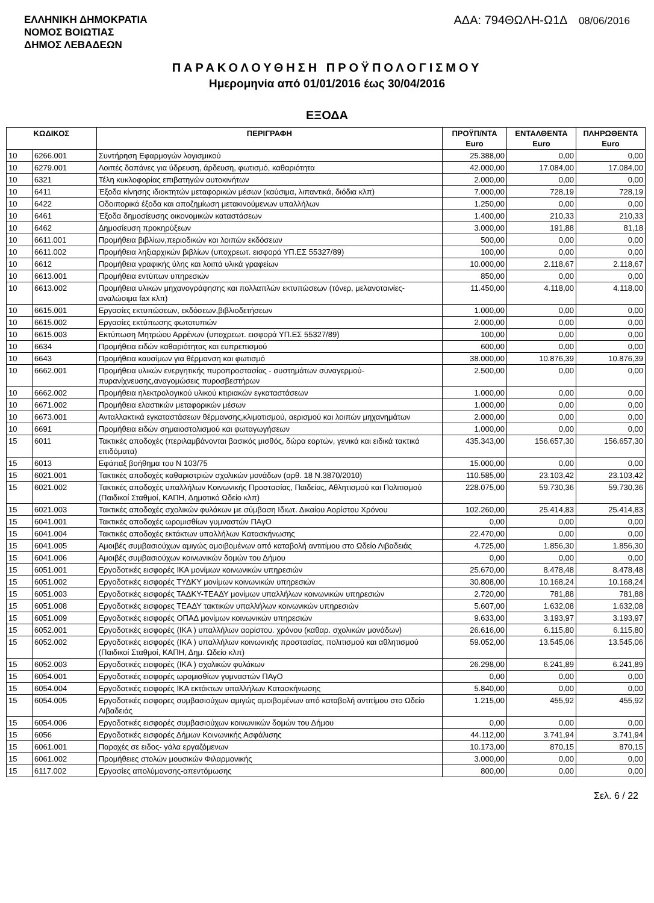ΕΛΛΗΝΙΚΗ ΔΗΜΟΚΡΑΤΙΑ
ΝΟΜΟΣ ΒΟΙΩΤΙΑΣ
ΔΗΜΟΣ ΛΕΒΑΔΕΩΝ
ΑΔΑ: 794ΘΩΛΗ-Ω1Δ 08/06/2016
ΠΑΡΑΚΟΛΟΥΘΗΣΗ ΠΡΟΫΠΟΛΟΓΙΣΜΟΥ
Ημερομηνία από 01/01/2016 έως 30/04/2016
ΕΞΟΔΑ
| ΚΩΔΙΚΟΣ | | ΠΕΡΙΓΡΑΦΗ | ΠΡΟΫΠ/ΝΤΑ Euro | ΕΝΤΑΛΘΕΝΤΑ Euro | ΠΛΗΡΩΘΕΝΤΑ Euro |
| --- | --- | --- | --- | --- | --- |
| 10 | 6266.001 | Συντήρηση Εφαρμογών λογισμικού | 25.388,00 | 0,00 | 0,00 |
| 10 | 6279.001 | Λοιπές δαπάνες για ύδρευση, άρδευση, φωτισμό, καθαριότητα | 42.000,00 | 17.084,00 | 17.084,00 |
| 10 | 6321 | Τέλη κυκλοφορίας επιβατηγών αυτοκινήτων | 2.000,00 | 0,00 | 0,00 |
| 10 | 6411 | Έξοδα κίνησης ιδιοκτητών μεταφορικών μέσων (καύσιμα, λιπαντικά, διόδια κλπ) | 7.000,00 | 728,19 | 728,19 |
| 10 | 6422 | Οδοιπορικά έξοδα και αποζημίωση μετακινούμενων υπαλλήλων | 1.250,00 | 0,00 | 0,00 |
| 10 | 6461 | Έξοδα δημοσίευσης οικονομικών καταστάσεων | 1.400,00 | 210,33 | 210,33 |
| 10 | 6462 | Δημοσίευση προκηρύξεων | 3.000,00 | 191,88 | 81,18 |
| 10 | 6611.001 | Προμήθεια βιβλίων,περιοδικών και λοιπών εκδόσεων | 500,00 | 0,00 | 0,00 |
| 10 | 6611.002 | Προμήθεια ληξιαρχικών βιβλίων (υποχρεωτ. εισφορά ΥΠ.ΕΣ 55327/89) | 100,00 | 0,00 | 0,00 |
| 10 | 6612 | Προμήθεια γραφικής ύλης και λοιπά υλικά γραφείων | 10.000,00 | 2.118,67 | 2.118,67 |
| 10 | 6613.001 | Προμήθεια εντύπων υπηρεσιών | 850,00 | 0,00 | 0,00 |
| 10 | 6613.002 | Προμήθεια υλικών μηχανογράφησης και πολλαπλών εκτυπώσεων (τόνερ, μελανοταινίες-αναλώσιμα fax κλπ) | 11.450,00 | 4.118,00 | 4.118,00 |
| 10 | 6615.001 | Εργασίες εκτυπώσεων, εκδόσεων,βιβλιοδετήσεων | 1.000,00 | 0,00 | 0,00 |
| 10 | 6615.002 | Εργασίες εκτύπωσης φωτοτυπιών | 2.000,00 | 0,00 | 0,00 |
| 10 | 6615.003 | Εκτύπωση Μητρώου Αρρένων (υποχρεωτ. εισφορά ΥΠ.ΕΣ 55327/89) | 100,00 | 0,00 | 0,00 |
| 10 | 6634 | Προμήθεια ειδών καθαριότητας και ευπρεπισμού | 600,00 | 0,00 | 0,00 |
| 10 | 6643 | Προμήθεια καυσίμων για θέρμανση και φωτισμό | 38.000,00 | 10.876,39 | 10.876,39 |
| 10 | 6662.001 | Προμήθεια υλικών ενεργητικής πυροπροστασίας - συστημάτων συναγερμού-πυρανίχνευσης,αναγομώσεις πυροσβεστήρων | 2.500,00 | 0,00 | 0,00 |
| 10 | 6662.002 | Προμήθεια ηλεκτρολογικού υλικού κτιριακών εγκαταστάσεων | 1.000,00 | 0,00 | 0,00 |
| 10 | 6671.002 | Προμήθεια ελαστικών μεταφορικών μέσων | 1.000,00 | 0,00 | 0,00 |
| 10 | 6673.001 | Ανταλλακτικά εγκαταστάσεων θέρμανσης,κλιματισμού, αερισμού και λοιπών μηχανημάτων | 2.000,00 | 0,00 | 0,00 |
| 10 | 6691 | Προμήθεια ειδών σημαιοστολισμού και φωταγωγήσεων | 1.000,00 | 0,00 | 0,00 |
| 15 | 6011 | Τακτικές αποδοχές (περιλαμβάνονται βασικός μισθός, δώρα εορτών, γενικά και ειδικά τακτικά επιδόματα) | 435.343,00 | 156.657,30 | 156.657,30 |
| 15 | 6013 | Εφάπαξ βοήθημα του Ν 103/75 | 15.000,00 | 0,00 | 0,00 |
| 15 | 6021.001 | Τακτικές αποδοχές καθαριστριών σχολικών μονάδων (αρθ. 18 Ν.3870/2010) | 110.585,00 | 23.103,42 | 23.103,42 |
| 15 | 6021.002 | Τακτικές αποδοχές υπαλλήλων Κοινωνικής Προστασίας, Παιδείας, Αθλητισμού και Πολιτισμού (Παιδικοί Σταθμοί, ΚΑΠΗ, Δημοτικό Ωδείο κλπ) | 228.075,00 | 59.730,36 | 59.730,36 |
| 15 | 6021.003 | Τακτικές αποδοχές σχολικών φυλάκων με σύμβαση Ιδιωτ. Δικαίου Αορίστου Χρόνου | 102.260,00 | 25.414,83 | 25.414,83 |
| 15 | 6041.001 | Τακτικές αποδοχές ωρομισθίων γυμναστών ΠΑγΟ | 0,00 | 0,00 | 0,00 |
| 15 | 6041.004 | Τακτικές αποδοχές εκτάκτων υπαλλήλων Κατασκήνωσης | 22.470,00 | 0,00 | 0,00 |
| 15 | 6041.005 | Αμοιβές συμβασιούχων αμιγώς αμοιβομένων από καταβολή αντιτίμου στο Ωδείο Λιβαδειάς | 4.725,00 | 1.856,30 | 1.856,30 |
| 15 | 6041.006 | Αμοιβές συμβασιούχων κοινωνικών δομών του Δήμου | 0,00 | 0,00 | 0,00 |
| 15 | 6051.001 | Εργοδοτικές εισφορές ΙΚΑ μονίμων κοινωνικών υπηρεσιών | 25.670,00 | 8.478,48 | 8.478,48 |
| 15 | 6051.002 | Εργοδοτικές εισφορές ΤΥΔΚΥ μονίμων κοινωνικών υπηρεσιών | 30.808,00 | 10.168,24 | 10.168,24 |
| 15 | 6051.003 | Εργοδοτικές εισφορές ΤΑΔΚΥ-ΤΕΑΔΥ μονίμων υπαλλήλων κοινωνικών υπηρεσιών | 2.720,00 | 781,88 | 781,88 |
| 15 | 6051.008 | Εργοδοτικές εισφορες ΤΕΑΔΥ τακτικών υπαλλήλων κοινωνικών υπηρεσιών | 5.607,00 | 1.632,08 | 1.632,08 |
| 15 | 6051.009 | Εργοδοτικές εισφορές ΟΠΑΔ μονίμων κοινωνικών υπηρεσιών | 9.633,00 | 3.193,97 | 3.193,97 |
| 15 | 6052.001 | Εργοδοτικές εισφορές (ΙΚΑ ) υπαλλήλων αορίστου. χρόνου (καθαρ. σχολικών μονάδων) | 26.616,00 | 6.115,80 | 6.115,80 |
| 15 | 6052.002 | Εργοδοτικές εισφορές (ΙΚΑ ) υπαλλήλων κοινωνικής προστασίας, πολιτισμού και αθλητισμού (Παιδικοί Σταθμοί, ΚΑΠΗ, Δημ. Ωδείο κλπ) | 59.052,00 | 13.545,06 | 13.545,06 |
| 15 | 6052.003 | Εργοδοτικές εισφορές (ΙΚΑ ) σχολικών φυλάκων | 26.298,00 | 6.241,89 | 6.241,89 |
| 15 | 6054.001 | Εργοδοτικές εισφορές ωρομισθίων γυμναστών ΠΑγΟ | 0,00 | 0,00 | 0,00 |
| 15 | 6054.004 | Εργοδοτικές εισφορές ΙΚΑ εκτάκτων υπαλλήλων Κατασκήνωσης | 5.840,00 | 0,00 | 0,00 |
| 15 | 6054.005 | Εργοδοτικές εισφορες συμβασιούχων αμιγώς αμοιβομένων από καταβολή αντιτίμου στο Ωδείο Λιβαδειάς | 1.215,00 | 455,92 | 455,92 |
| 15 | 6054.006 | Εργοδοτικές εισφορές συμβασιούχων κοινωνικών δομών του Δήμου | 0,00 | 0,00 | 0,00 |
| 15 | 6056 | Εργοδοτικές εισφορές Δήμων Κοινωνικής Ασφάλισης | 44.112,00 | 3.741,94 | 3.741,94 |
| 15 | 6061.001 | Παροχές σε ειδος- γάλα εργαζόμενων | 10.173,00 | 870,15 | 870,15 |
| 15 | 6061.002 | Προμήθειες στολών μουσικών Φιλαρμονικής | 3.000,00 | 0,00 | 0,00 |
| 15 | 6117.002 | Εργασίες απολύμανσης-απεντόμωσης | 800,00 | 0,00 | 0,00 |
Σελ. 6 / 22